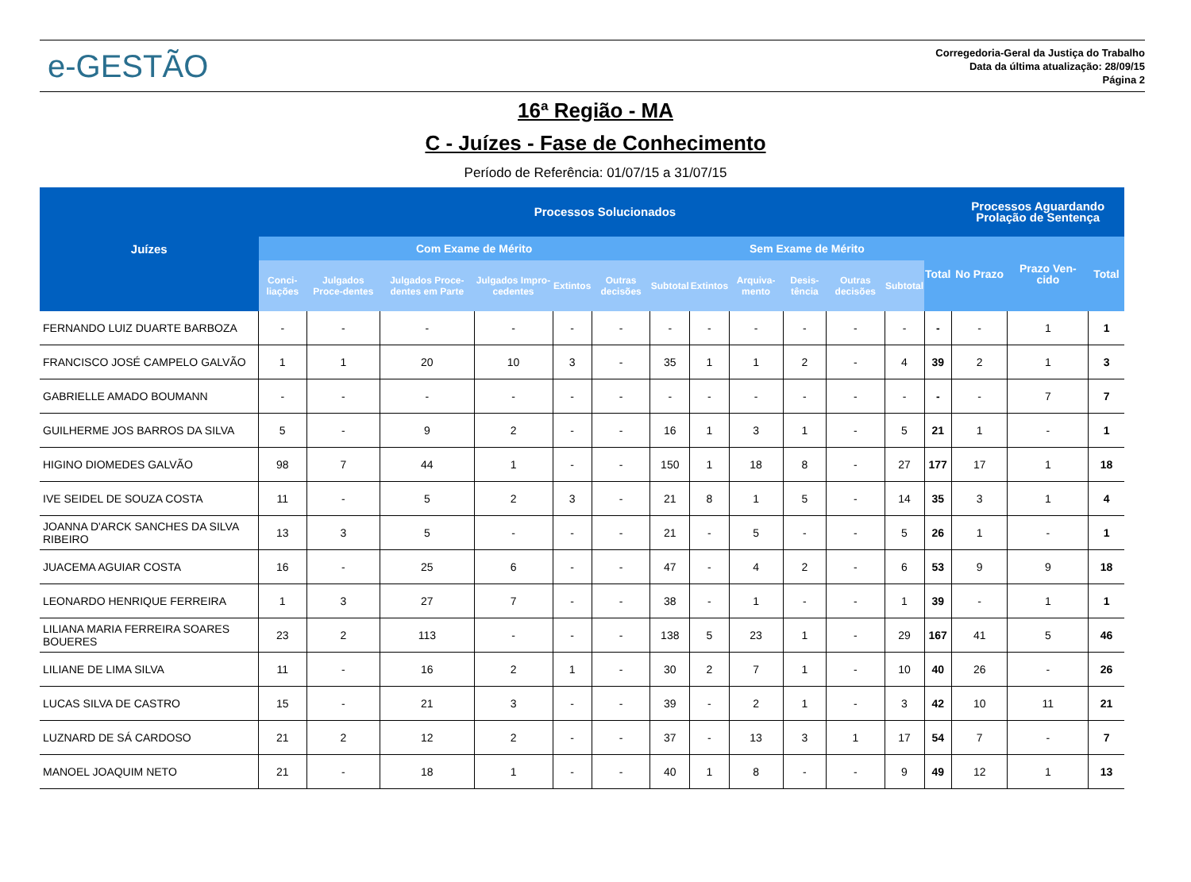e-GESTÃO
Corregedoria-Geral da Justiça do Trabalho
Data da última atualização: 28/09/15
Página 2
16ª Região - MA
C - Juízes - Fase de Conhecimento
Período de Referência: 01/07/15 a 31/07/15
| Juízes | Processos Solucionados | | | | | | | | | | | | | Processos Aguardando Prolação de Sentença | | |
| --- | --- | --- | --- | --- | --- | --- | --- | --- | --- | --- | --- | --- | --- | --- | --- | --- |
| | Com Exame de Mérito | | | | | | | Sem Exame de Mérito | | | | | Total | No Prazo | Prazo Ven-cido | Total |
| | Conci-liações | Julgados Proce-dentes | Julgados Proce-dentes em Parte | Julgados Impro-cedentes | Extintos | Outras decisões | Subtotal | Extintos | Arquiva-mento | Desis-tência | Outras decisões | Subtotal | | | | |
| FERNANDO LUIZ DUARTE BARBOZA | - | - | - | - | - | - | - | - | - | - | - | - | - | - | 1 | 1 |
| FRANCISCO JOSÉ CAMPELO GALVÃO | 1 | 1 | 20 | 10 | 3 | - | 35 | 1 | 1 | 2 | - | 4 | 39 | 2 | 1 | 3 |
| GABRIELLE AMADO BOUMANN | - | - | - | - | - | - | - | - | - | - | - | - | - | - | 7 | 7 |
| GUILHERME JOS BARROS DA SILVA | 5 | - | 9 | 2 | - | - | 16 | 1 | 3 | 1 | - | 5 | 21 | 1 | - | 1 |
| HIGINO DIOMEDES GALVÃO | 98 | 7 | 44 | 1 | - | - | 150 | 1 | 18 | 8 | - | 27 | 177 | 17 | 1 | 18 |
| IVE SEIDEL DE SOUZA COSTA | 11 | - | 5 | 2 | 3 | - | 21 | 8 | 1 | 5 | - | 14 | 35 | 3 | 1 | 4 |
| JOANNA D'ARCK SANCHES DA SILVA RIBEIRO | 13 | 3 | 5 | - | - | - | 21 | - | 5 | - | - | 5 | 26 | 1 | - | 1 |
| JUACEMA AGUIAR COSTA | 16 | - | 25 | 6 | - | - | 47 | - | 4 | 2 | - | 6 | 53 | 9 | 9 | 18 |
| LEONARDO HENRIQUE FERREIRA | 1 | 3 | 27 | 7 | - | - | 38 | - | 1 | - | - | 1 | 39 | - | 1 | 1 |
| LILIANA MARIA FERREIRA SOARES BOUERES | 23 | 2 | 113 | - | - | - | 138 | 5 | 23 | 1 | - | 29 | 167 | 41 | 5 | 46 |
| LILIANE DE LIMA SILVA | 11 | - | 16 | 2 | 1 | - | 30 | 2 | 7 | 1 | - | 10 | 40 | 26 | - | 26 |
| LUCAS SILVA DE CASTRO | 15 | - | 21 | 3 | - | - | 39 | - | 2 | 1 | - | 3 | 42 | 10 | 11 | 21 |
| LUZNARD DE SÁ CARDOSO | 21 | 2 | 12 | 2 | - | - | 37 | - | 13 | 3 | 1 | 17 | 54 | 7 | - | 7 |
| MANOEL JOAQUIM NETO | 21 | - | 18 | 1 | - | - | 40 | 1 | 8 | - | - | 9 | 49 | 12 | 1 | 13 |